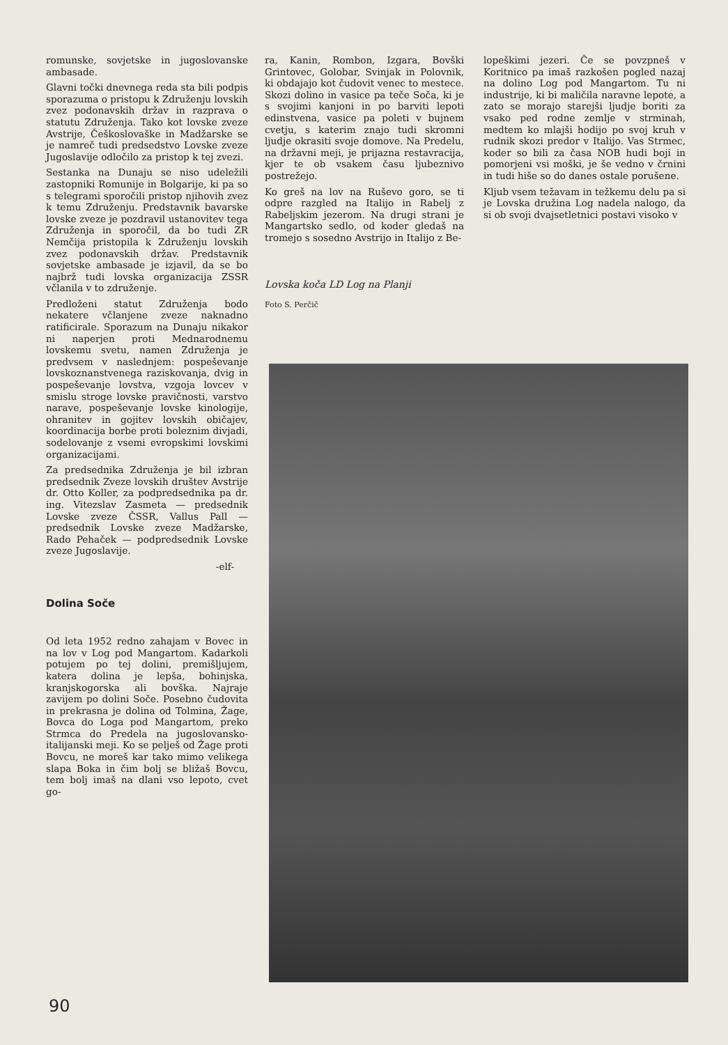romunske, sovjetske in jugoslovanske ambasade.
Glavni točki dnevnega reda sta bili podpis sporazuma o pristopu k Združenju lovskih zvez podonavskih držav in razprava o statutu Združenja. Tako kot lovske zveze Avstrije, Češkoslovaške in Madžarske se je namreč tudi predsedstvo Lovske zveze Jugoslavije odločilo za pristop k tej zvezi.
Sestanka na Dunaju se niso udeležili zastopniki Romunije in Bolgarije, ki pa so s telegrami sporočili pristop njihovih zvez k temu Združenju. Predstavnik bavarske lovske zveze je pozdravil ustanovitev tega Združenja in sporočil, da bo tudi ZR Nemčija pristopila k Združenju lovskih zvez podonavskih držav. Predstavnik sovjetske ambasade je izjavil, da se bo najbrž tudi lovska organizacija ZSSR včlanila v to združenje.
Predloženi statut Združenja bodo nekatere včlanjene zveze naknadno ratificirale. Sporazum na Dunaju nikakor ni naperjen proti Mednarodnemu lovskemu svetu, namen Združenja je predvsem v naslednjem: pospeševanje lovskoznanstvenega raziskovanja, dvig in pospeševanje lovstva, vzgoja lovcev v smislu stroge lovske pravičnosti, varstvo narave, pospeševanje lovske kinologije, ohranitev in gojitev lovskih običajev, koordinacija borbe proti boleznim divjadi, sodelovanje z vsemi evropskimi lovskimi organizacijami.
Za predsednika Združenja je bil izbran predsednik Zveze lovskih društev Avstrije dr. Otto Koller, za podpredsednika pa dr. ing. Vitezslav Zasmeta — predsednik Lovske zveze ČSSR, Vallus Pall — predsednik Lovske zveze Madžarske, Rado Pehaček — podpredsednik Lovske zveze Jugoslavije.
-elf-
Dolina Soče
Od leta 1952 redno zahajam v Bovec in na lov v Log pod Mangartom. Kadarkoli potujem po tej dolini, premišljujem, katera dolina je lepša, bohinjska, kranjskogorska ali bovška. Najraje zavijem po dolini Soče. Posebno čudovita in prekrasna je dolina od Tolmina, Žage, Bovca do Loga pod Mangartom, preko Strmca do Predela na jugoslovansko-italijanski meji. Ko se pelješ od Žage proti Bovcu, ne moreš kar tako mimo velikega slapa Boka in čim bolj se bližaš Bovcu, tem bolj imaš na dlani vso lepoto, cvet go-
ra, Kanin, Rombon, Izgara, Bovški Grintovec, Golobar, Svinjak in Polovnik, ki obdajajo kot čudovit venec to mestece. Skozi dolino in vasice pa teče Soča, ki je s svojimi kanjoni in po barviti lepoti edinstvena, vasice pa poleti v bujnem cvetju, s katerim znajo tudi skromni ljudje okrasiti svoje domove. Na Predelu, na državni meji, je prijazna restavracija, kjer te ob vsakem času ljubeznivo postrežejo.
Ko greš na lov na Ruševo goro, se ti odpre razgled na Italijo in Rabelj z Rabeljskim jezerom. Na drugi strani je Mangartsko sedlo, od koder gledaš na tromejo s sosedno Avstrijo in Italijo z Be-
Lovska koča LD Log na Planji
Foto S. Perčič
lopeškimi jezeri. Če se povzpneš v Koritnico pa imaš razkošen pogled nazaj na dolino Log pod Mangartom. Tu ni industrije, ki bi maličila naravne lepote, a zato se morajo starejši ljudje boriti za vsako ped rodne zemlje v strminah, medtem ko mlajši hodijo po svoj kruh v rudnik skozi predor v Italijo. Vas Strmec, koder so bili za časa NOB hudi boji in pomorjeni vsi moški, je še vedno v črnini in tudi hiše so do danes ostale porušene.
Kljub vsem težavam in težkemu delu pa si je Lovska družina Log nadela nalogo, da si ob svoji dvajsetletnici postavi visoko v
90